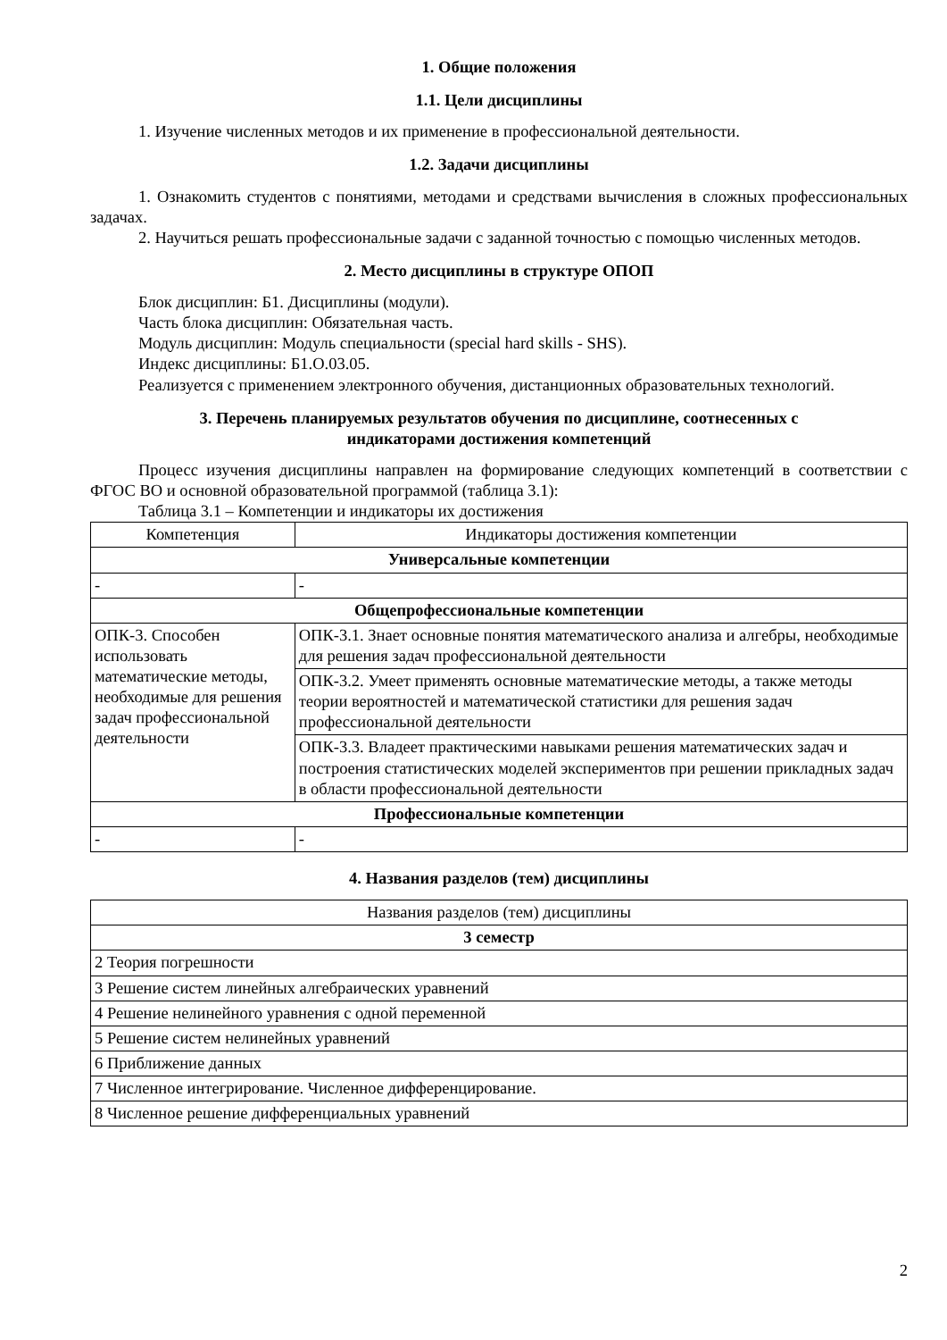1. Общие положения
1.1. Цели дисциплины
1. Изучение численных методов и их применение в профессиональной деятельности.
1.2. Задачи дисциплины
1. Ознакомить студентов с понятиями, методами и средствами вычисления в сложных профессиональных задачах.
2. Научиться решать профессиональные задачи с заданной точностью с помощью численных методов.
2. Место дисциплины в структуре ОПОП
Блок дисциплин: Б1. Дисциплины (модули).
Часть блока дисциплин: Обязательная часть.
Модуль дисциплин: Модуль специальности (special hard skills - SHS).
Индекс дисциплины: Б1.О.03.05.
Реализуется с применением электронного обучения, дистанционных образовательных технологий.
3. Перечень планируемых результатов обучения по дисциплине, соотнесенных с
индикаторами достижения компетенций
Процесс изучения дисциплины направлен на формирование следующих компетенций в соответствии с ФГОС ВО и основной образовательной программой (таблица 3.1):
Таблица 3.1 – Компетенции и индикаторы их достижения
| Компетенция | Индикаторы достижения компетенции |
| --- | --- |
| Универсальные компетенции | |
| - | - |
| Общепрофессиональные компетенции | |
| ОПК-3. Способен использовать математические методы, необходимые для решения задач профессиональной деятельности | ОПК-3.1. Знает основные понятия математического анализа и алгебры, необходимые для решения задач профессиональной деятельности |
| | ОПК-3.2. Умеет применять основные математические методы, а также методы теории вероятностей и математической статистики для решения задач профессиональной деятельности |
| | ОПК-3.3. Владеет практическими навыками решения математических задач и построения статистических моделей экспериментов при решении прикладных задач в области профессиональной деятельности |
| Профессиональные компетенции | |
| - | - |
4. Названия разделов (тем) дисциплины
| Названия разделов (тем) дисциплины |
| --- |
| 3 семестр |
| 2 Теория погрешности |
| 3 Решение систем линейных алгебраических уравнений |
| 4 Решение нелинейного уравнения с одной переменной |
| 5 Решение систем нелинейных уравнений |
| 6 Приближение данных |
| 7 Численное интегрирование. Численное дифференцирование. |
| 8 Численное решение дифференциальных уравнений |
2